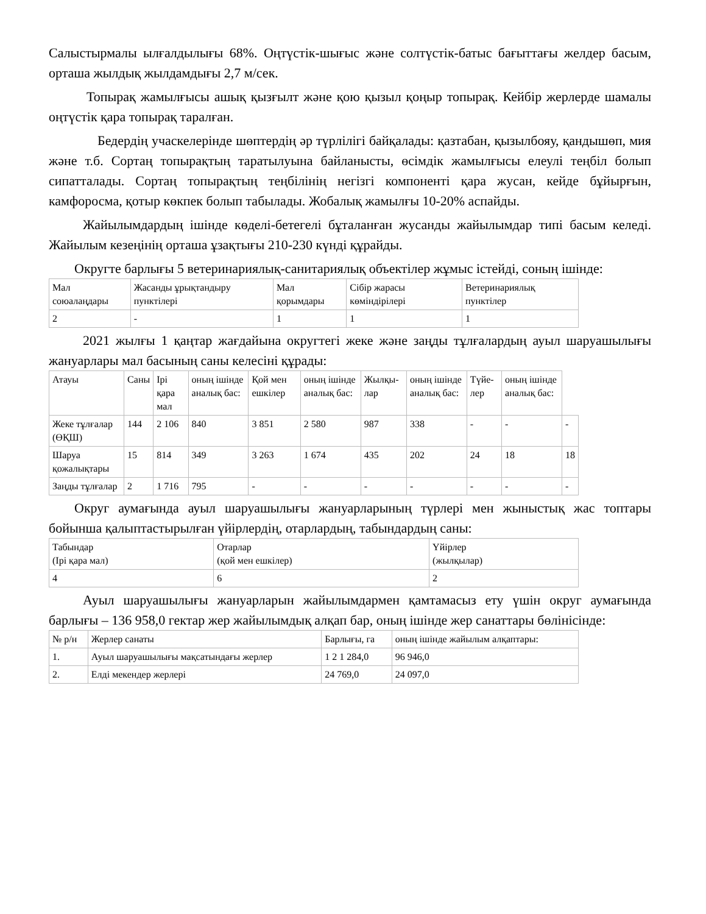Салыстырмалы ылғалдылығы 68%. Оңтүстік-шығыс және солтүстік-батыс бағыттағы желдер басым, орташа жылдық жылдамдығы 2,7 м/сек.
Топырақ жамылғысы ашық қызғылт және қою қызыл қоңыр топырақ. Кейбір жерлерде шамалы оңтүстік қара топырақ таралған.
Бедердің учаскелерінде шөптердің әр түрлілігі байқалады: қазтабан, қызылбояу, қандышөп, мия және т.б. Сортаң топырақтың таратылуына байланысты, өсімдік жамылғысы елеулі теңбіл болып сипатталады. Сортаң топырақтың теңбілінің негізгі компоненті қара жусан, кейде бұйырғын, камфоросма, қотыр көкпек болып табылады. Жобалық жамылғы 10-20% аспайды.
Жайылымдардың ішінде көделі-бетегелі бұталанған жусанды жайылымдар типі басым келеді. Жайылым кезеңінің орташа ұзақтығы 210-230 күнді құрайды.
Округте барлығы 5 ветеринариялық-санитариялық объектілер жұмыс істейді, соның ішінде:
| Мал союалаңдары | Жасанды ұрықтандыру пунктілері | Мал қорымдары | Сібір жарасы көміндірілері | Ветеринариялық пунктілер |
| 2 | - | 1 | 1 | 1 |
2021 жылғы 1 қаңтар жағдайына округтегі жеке және заңды тұлғалардың ауыл шаруашылығы жануарлары мал басының саны келесіні құрады:
| Атауы | Саны | Ірі қара мал | оның ішінде аналық бас: | Қой мен ешкілер | оның ішінде аналық бас: | Жылқы-лар | оның ішінде аналық бас: | Түйе-лер | оның ішінде аналық бас: | |
| Жеке тұлғалар (ӨҚШ) | 144 | 2 106 | 840 | 3 851 | 2 580 | 987 | 338 | - | - | - |
| Шаруа қожалықтары | 15 | 814 | 349 | 3 263 | 1 674 | 435 | 202 | 24 | 18 | 18 |
| Заңды тұлғалар | 2 | 1 716 | 795 | - | - | - | - | - | - | - |
Округ аумағында ауыл шаруашылығы жануарларының түрлері мен жыныстық жас топтары бойынша қалыптастырылған үйірлердің, отарлардың, табындардың саны:
| Табындар (Ірі қара мал) | Отарлар (қой мен ешкілер) | Үйірлер (жылқылар) |
| 4 | 6 | 2 |
Ауыл шаруашылығы жануарларын жайылымдармен қамтамасыз ету үшін округ аумағында барлығы – 136 958,0 гектар жер жайылымдық алқап бар, оның ішінде жер санаттары бөлінісінде:
| № р/н | Жерлер санаты | Барлығы, га | оның ішінде жайылым алқаптары: |
| 1. | Ауыл шаруашылығы мақсатындағы жерлер | 1 2 1 284,0 | 96 946,0 |
| 2. | Елді мекендер жерлері | 24 769,0 | 24 097,0 |